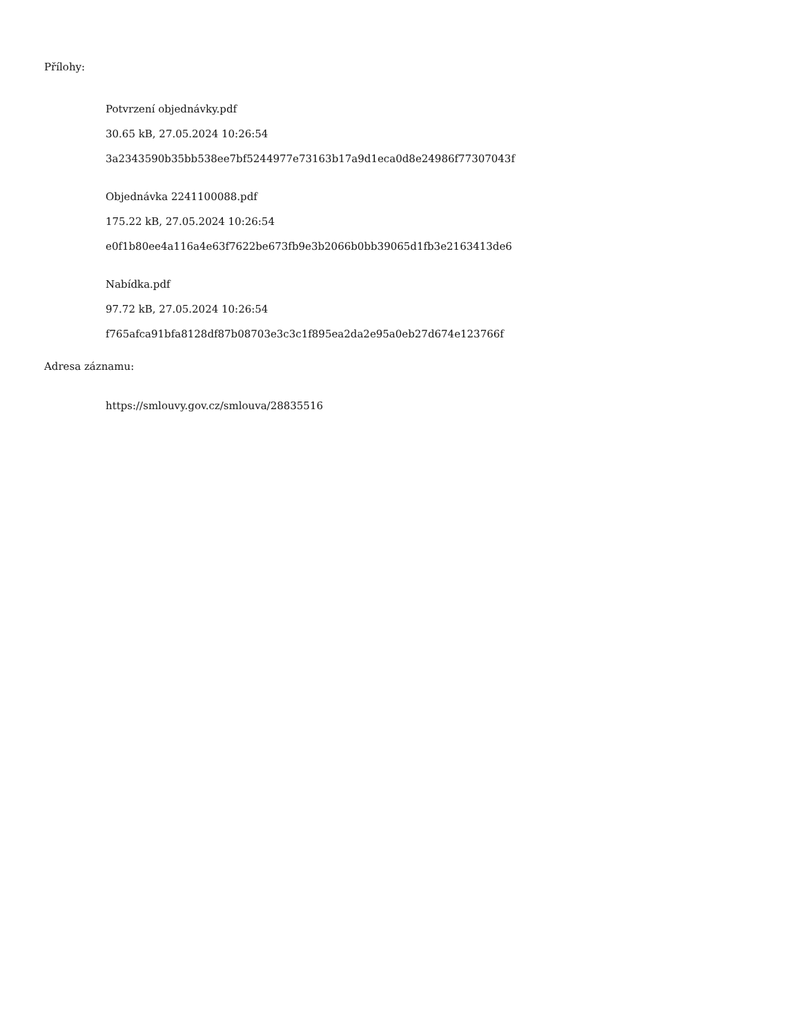Přílohy:
Potvrzení objednávky.pdf
30.65 kB, 27.05.2024 10:26:54
3a2343590b35bb538ee7bf5244977e73163b17a9d1eca0d8e24986f77307043f
Objednávka 2241100088.pdf
175.22 kB, 27.05.2024 10:26:54
e0f1b80ee4a116a4e63f7622be673fb9e3b2066b0bb39065d1fb3e2163413de6
Nabídka.pdf
97.72 kB, 27.05.2024 10:26:54
f765afca91bfa8128df87b08703e3c3c1f895ea2da2e95a0eb27d674e123766f
Adresa záznamu:
https://smlouvy.gov.cz/smlouva/28835516